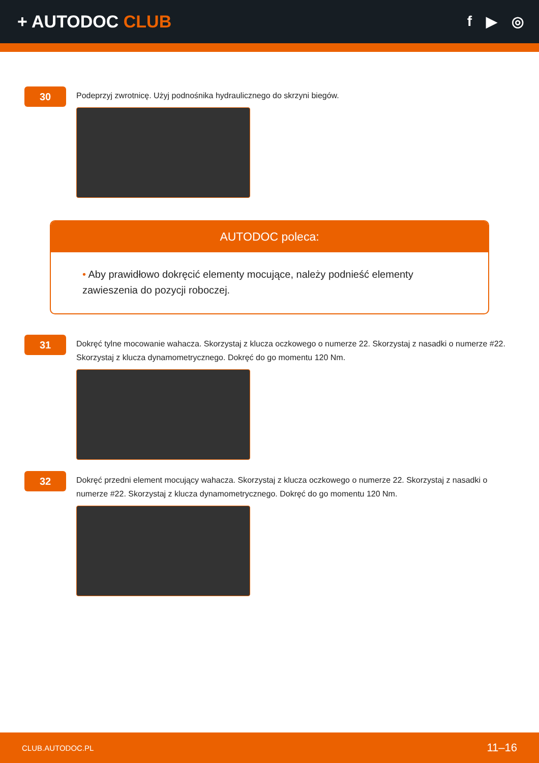+ AUTODOC CLUB
f ▶ ◎
30
Podeprzyj zwrotnicę. Użyj podnośnika hydraulicznego do skrzyni biegów.
AUTODOC poleca:
• Aby prawidłowo dokręcić elementy mocujące, należy podnieść elementy zawieszenia do pozycji roboczej.
31
Dokręć tylne mocowanie wahacza. Skorzystaj z klucza oczkowego o numerze 22. Skorzystaj z nasadki o numerze #22. Skorzystaj z klucza dynamometrycznego. Dokręć do go momentu 120 Nm.
32
Dokręć przedni element mocujący wahacza. Skorzystaj z klucza oczkowego o numerze 22. Skorzystaj z nasadki o numerze #22. Skorzystaj z klucza dynamometrycznego. Dokręć do go momentu 120 Nm.
CLUB.AUTODOC.PL 11–16